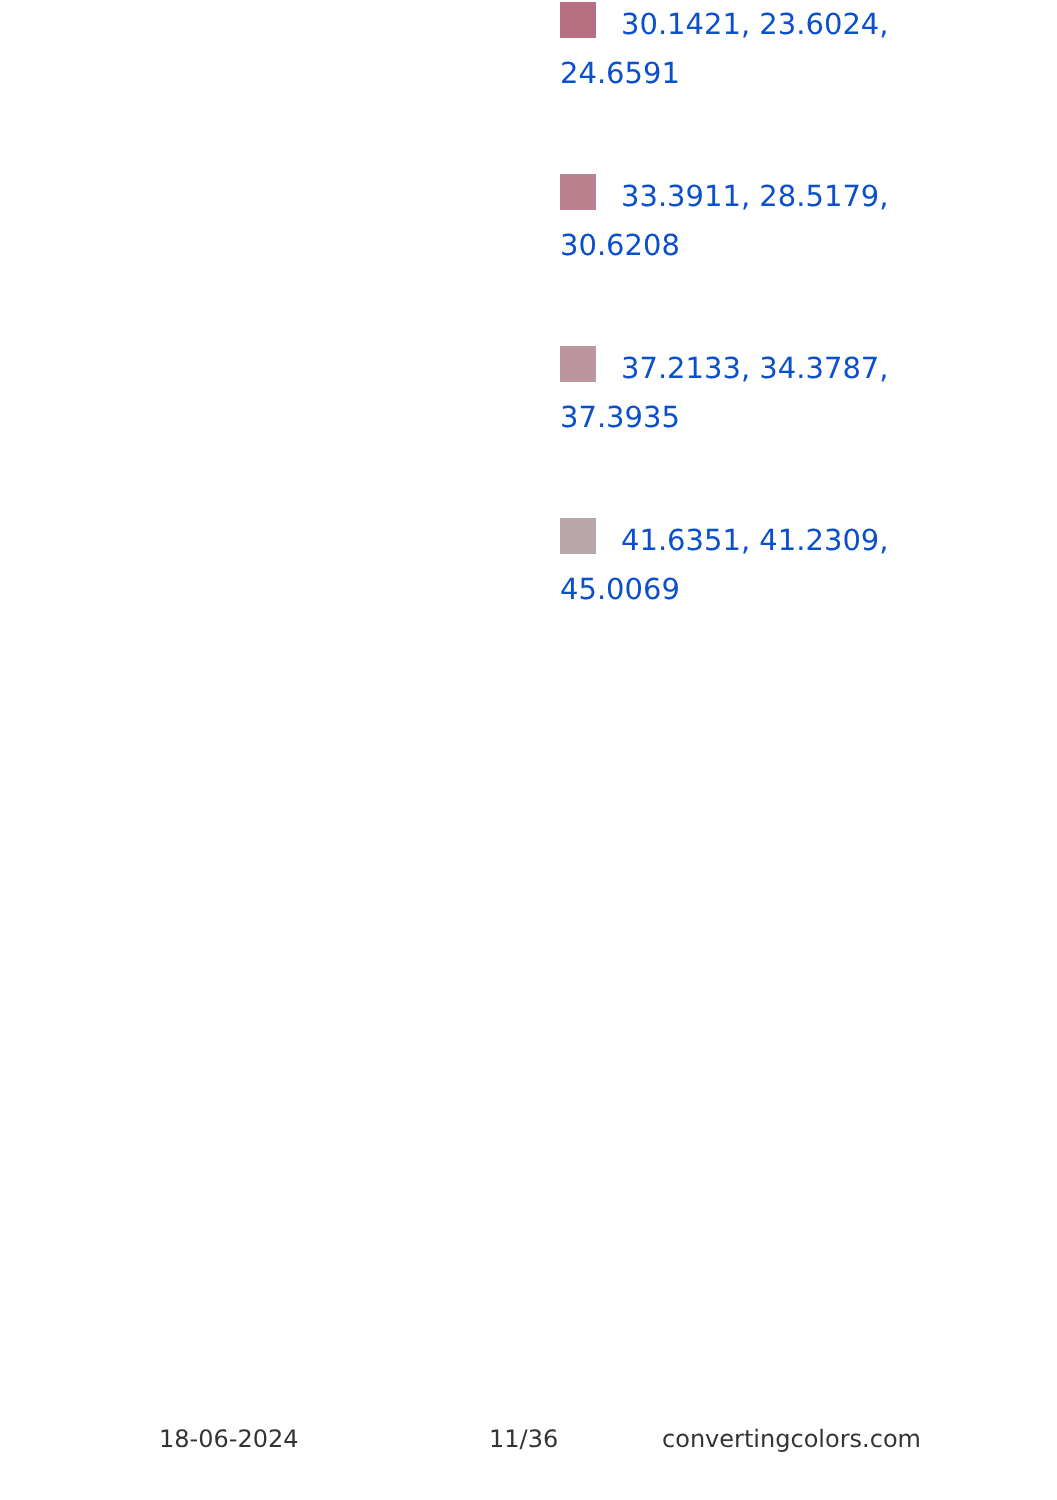30.1421, 23.6024, 24.6591
33.3911, 28.5179, 30.6208
37.2133, 34.3787, 37.3935
41.6351, 41.2309, 45.0069
18-06-2024 11/36 convertingcolors.com